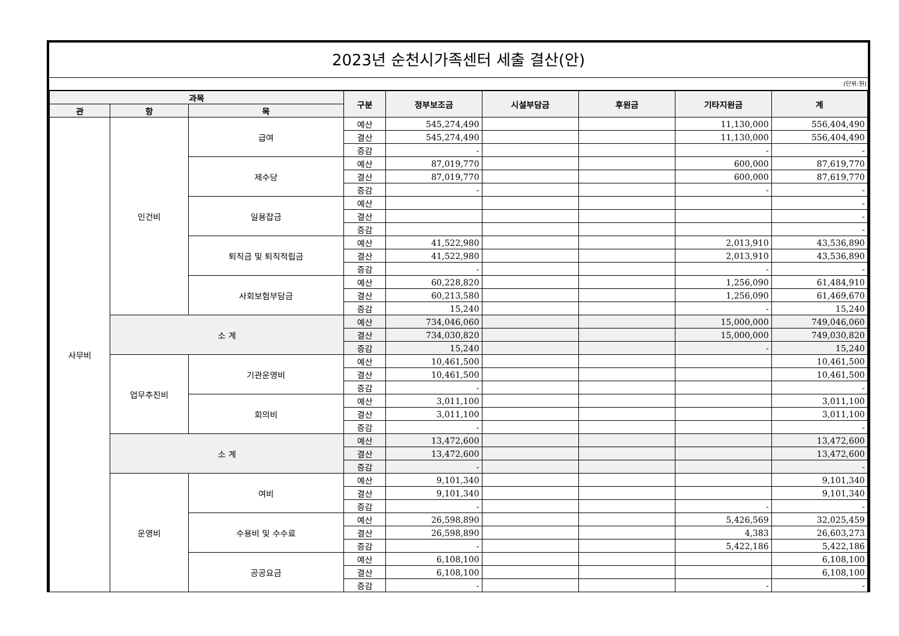2023년 순천시가족센터 세출 결산(안)
(단위:원)
| 과목 | | | 구분 | 정부보조금 | 시설부담금 | 후원금 | 기타지원금 | 계 |
| --- | --- | --- | --- | --- | --- | --- | --- | --- |
| 관 | 항 | 목 | | | | | | |
| 사무비 | 인건비 | 급여 | 예산 | 545,274,490 | | | 11,130,000 | 556,404,490 |
| | | | 결산 | 545,274,490 | | | 11,130,000 | 556,404,490 |
| | | | 증감 | - | | | - | - |
| | | 제수당 | 예산 | 87,019,770 | | | 600,000 | 87,619,770 |
| | | | 결산 | 87,019,770 | | | 600,000 | 87,619,770 |
| | | | 증감 | - | | | - | - |
| | | 일용잡금 | 예산 | | | | | - |
| | | | 결산 | | | | | - |
| | | | 증감 | | | | | - |
| | | 퇴직금 및 퇴직적립금 | 예산 | 41,522,980 | | | 2,013,910 | 43,536,890 |
| | | | 결산 | 41,522,980 | | | 2,013,910 | 43,536,890 |
| | | | 증감 | - | | | - | - |
| | | 사회보험부담금 | 예산 | 60,228,820 | | | 1,256,090 | 61,484,910 |
| | | | 결산 | 60,213,580 | | | 1,256,090 | 61,469,670 |
| | | | 증감 | 15,240 | | | - | 15,240 |
| | 소 계 | | 예산 | 734,046,060 | | | 15,000,000 | 749,046,060 |
| | | | 결산 | 734,030,820 | | | 15,000,000 | 749,030,820 |
| | | | 증감 | 15,240 | | | - | 15,240 |
| | 업무추진비 | 기관운영비 | 예산 | 10,461,500 | | | | 10,461,500 |
| | | | 결산 | 10,461,500 | | | | 10,461,500 |
| | | | 증감 | - | | | | - |
| | | 회의비 | 예산 | 3,011,100 | | | | 3,011,100 |
| | | | 결산 | 3,011,100 | | | | 3,011,100 |
| | | | 증감 | - | | | | - |
| | 소 계 | | 예산 | 13,472,600 | | | | 13,472,600 |
| | | | 결산 | 13,472,600 | | | | 13,472,600 |
| | | | 증감 | - | | | | - |
| | 운영비 | 여비 | 예산 | 9,101,340 | | | | 9,101,340 |
| | | | 결산 | 9,101,340 | | | | 9,101,340 |
| | | | 증감 | - | | | - | - |
| | | 수용비 및 수수료 | 예산 | 26,598,890 | | | 5,426,569 | 32,025,459 |
| | | | 결산 | 26,598,890 | | | 4,383 | 26,603,273 |
| | | | 증감 | - | | | 5,422,186 | 5,422,186 |
| | | 공공요금 | 예산 | 6,108,100 | | | | 6,108,100 |
| | | | 결산 | 6,108,100 | | | | 6,108,100 |
| | | | 증감 | - | | | - | - |